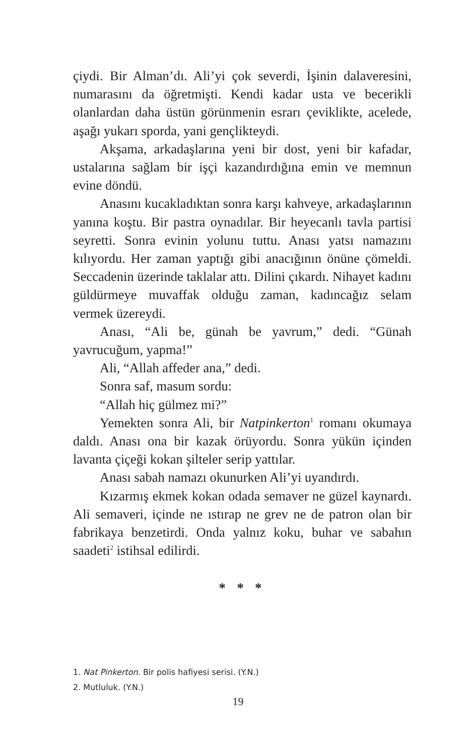çiydi. Bir Alman’dı. Ali’yi çok severdi, İşinin dalaveresini, numarasını da öğretmişti. Kendi kadar usta ve becerikli olanlardan daha üstün görünmenin esrarı çeviklikte, acelede, aşağı yukarı sporda, yani gençlikteydi.
Akşama, arkadaşlarına yeni bir dost, yeni bir kafadar, ustalarına sağlam bir işçi kazandırdığına emin ve memnun evine döndü.
Anasını kucakladıktan sonra karşı kahveye, arkadaşlarının yanına koştu. Bir pastra oynadılar. Bir heyecanlı tavla partisi seyretti. Sonra evinin yolunu tuttu. Anası yatsı namazını kılıyordu. Her zaman yaptığı gibi anacığının önüne çömeldi. Seccadenin üzerinde taklalar attı. Dilini çıkardı. Nihayet kadını güldürmeye muvaffak olduğu zaman, kadıncağız selam vermek üzereydi.
Anası, “Ali be, günah be yavrum,” dedi. “Günah yavrucuğum, yapma!”
Ali, “Allah affeder ana,” dedi.
Sonra saf, masum sordu:
“Allah hiç gülmez mi?”
Yemekten sonra Ali, bir Natpinkerton<sup>1</sup> romanı okumaya daldı. Anası ona bir kazak örüyordu. Sonra yükün içinden lavanta çiçeği kokan şilteler serip yattılar.
Anası sabah namazı okunurken Ali’yi uyandırdı.
Kızarmış ekmek kokan odada semaver ne güzel kaynardı. Ali semaveri, içinde ne ıstırap ne grev ne de patron olan bir fabrikaya benzetirdi. Onda yalnız koku, buhar ve sabahın saadeti<sup>2</sup> istihsal edilirdi.
* * *
1. Nat Pinkerton. Bir polis hafiyesi serisi. (Y.N.)
2. Mutluluk. (Y.N.)
19